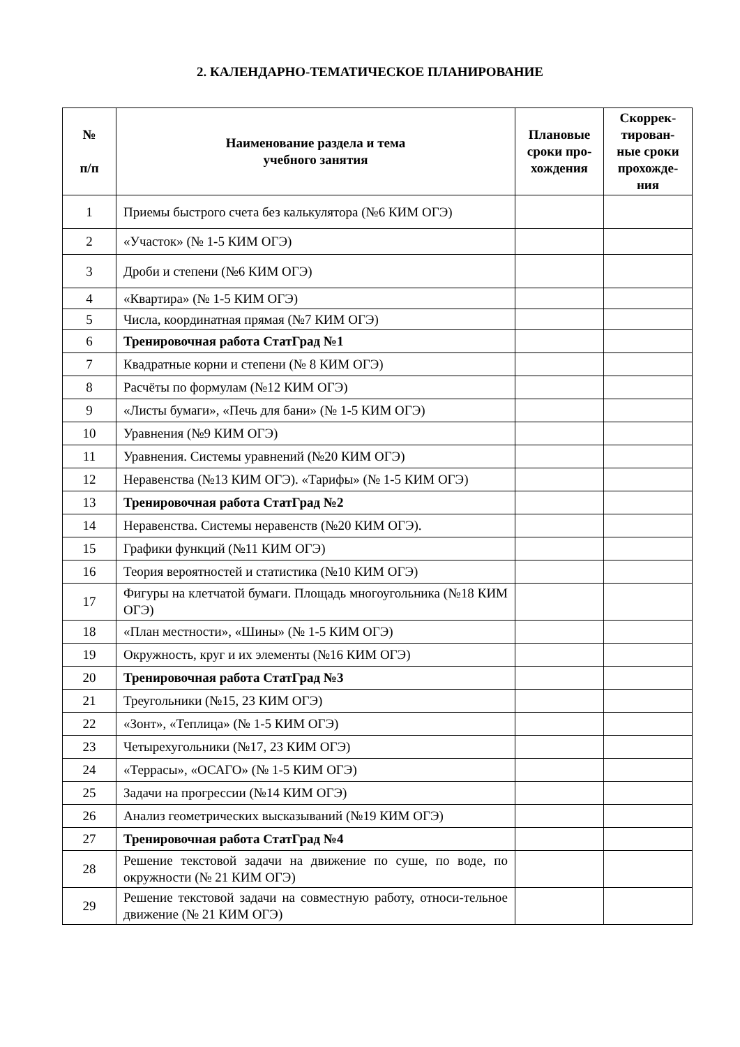2. КАЛЕНДАРНО-ТЕМАТИЧЕСКОЕ ПЛАНИРОВАНИЕ
| № п/п | Наименование раздела и тема учебного занятия | Плановые сроки про-хождения | Скоррек-тирован-ные сроки прохожде-ния |
| --- | --- | --- | --- |
| 1 | Приемы быстрого счета без калькулятора (№6 КИМ ОГЭ) | | |
| 2 | «Участок» (№ 1-5 КИМ ОГЭ) | | |
| 3 | Дроби и степени (№6 КИМ ОГЭ) | | |
| 4 | «Квартира» (№ 1-5 КИМ ОГЭ) | | |
| 5 | Числа, координатная прямая (№7 КИМ ОГЭ) | | |
| 6 | Тренировочная работа СтатГрад №1 | | |
| 7 | Квадратные корни и степени (№ 8 КИМ ОГЭ) | | |
| 8 | Расчёты по формулам (№12 КИМ ОГЭ) | | |
| 9 | «Листы бумаги», «Печь для бани» (№ 1-5 КИМ ОГЭ) | | |
| 10 | Уравнения (№9 КИМ ОГЭ) | | |
| 11 | Уравнения. Системы уравнений (№20 КИМ ОГЭ) | | |
| 12 | Неравенства (№13 КИМ ОГЭ). «Тарифы» (№ 1-5 КИМ ОГЭ) | | |
| 13 | Тренировочная работа СтатГрад №2 | | |
| 14 | Неравенства. Системы неравенств (№20 КИМ ОГЭ). | | |
| 15 | Графики функций (№11 КИМ ОГЭ) | | |
| 16 | Теория вероятностей и статистика (№10 КИМ ОГЭ) | | |
| 17 | Фигуры на клетчатой бумаги. Площадь многоугольника (№18 КИМ ОГЭ) | | |
| 18 | «План местности», «Шины» (№ 1-5 КИМ ОГЭ) | | |
| 19 | Окружность, круг и их элементы (№16 КИМ ОГЭ) | | |
| 20 | Тренировочная работа СтатГрад №3 | | |
| 21 | Треугольники (№15, 23 КИМ ОГЭ) | | |
| 22 | «Зонт», «Теплица» (№ 1-5 КИМ ОГЭ) | | |
| 23 | Четырехугольники (№17, 23 КИМ ОГЭ) | | |
| 24 | «Террасы», «ОСАГО» (№ 1-5 КИМ ОГЭ) | | |
| 25 | Задачи на прогрессии (№14 КИМ ОГЭ) | | |
| 26 | Анализ геометрических высказываний (№19 КИМ ОГЭ) | | |
| 27 | Тренировочная работа СтатГрад №4 | | |
| 28 | Решение текстовой задачи на движение по суше, по воде, по окружности (№ 21 КИМ ОГЭ) | | |
| 29 | Решение текстовой задачи на совместную работу, относи-тельное движение (№ 21 КИМ ОГЭ) | | |